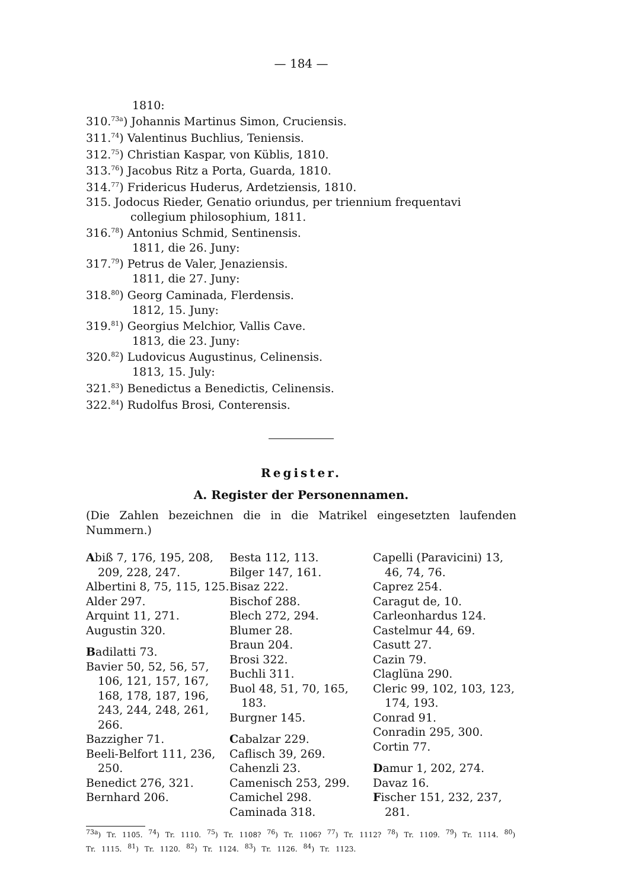— 184 —
1810:
310.<sup>73a</sup>) Johannis Martinus Simon, Cruciensis.
311.<sup>74</sup>) Valentinus Buchlius, Teniensis.
312.<sup>75</sup>) Christian Kaspar, von Küblis, 1810.
313.<sup>76</sup>) Jacobus Ritz a Porta, Guarda, 1810.
314.<sup>77</sup>) Fridericus Huderus, Ardetziensis, 1810.
315. Jodocus Rieder, Genatio oriundus, per triennium frequentavi collegium philosophium, 1811.
316.<sup>78</sup>) Antonius Schmid, Sentinensis.
1811, die 26. Juny:
317.<sup>79</sup>) Petrus de Valer, Jenaziensis.
1811, die 27. Juny:
318.<sup>80</sup>) Georg Caminada, Flerdensis.
1812, 15. Juny:
319.<sup>81</sup>) Georgius Melchior, Vallis Cave.
1813, die 23. Juny:
320.<sup>82</sup>) Ludovicus Augustinus, Celinensis.
1813, 15. July:
321.<sup>83</sup>) Benedictus a Benedictis, Celinensis.
322.<sup>84</sup>) Rudolfus Brosi, Conterensis.
Register.
A. Register der Personennamen.
(Die Zahlen bezeichnen die in die Matrikel eingesetzten laufenden Nummern.)
Abiß 7, 176, 195, 208, 209, 228, 247.
Albertini 8, 75, 115, 125.
Alder 297.
Arquint 11, 271.
Augustin 320.
Badilatti 73.
Bavier 50, 52, 56, 57, 106, 121, 157, 167, 168, 178, 187, 196, 243, 244, 248, 261, 266.
Bazzigher 71.
Beeli-Belfort 111, 236, 250.
Benedict 276, 321.
Bernhard 206.
Besta 112, 113.
Bilger 147, 161.
Bisaz 222.
Bischof 288.
Blech 272, 294.
Blumer 28.
Braun 204.
Brosi 322.
Buchli 311.
Buol 48, 51, 70, 165, 183.
Burgner 145.
Cabalzar 229.
Caflisch 39, 269.
Cahenzli 23.
Camenisch 253, 299.
Camichel 298.
Caminada 318.
Capelli (Paravicini) 13, 46, 74, 76.
Caprez 254.
Caragut de, 10.
Carleonhardus 124.
Castelmur 44, 69.
Casutt 27.
Cazin 79.
Claglüna 290.
Cleric 99, 102, 103, 123, 174, 193.
Conrad 91.
Conradin 295, 300.
Cortin 77.
Damur 1, 202, 274.
Davaz 16.
Fischer 151, 232, 237, 281.
<sup>73a</sup>) Tr. 1105. <sup>74</sup>) Tr. 1110. <sup>75</sup>) Tr. 1108? <sup>76</sup>) Tr. 1106? <sup>77</sup>) Tr. 1112? <sup>78</sup>) Tr. 1109. <sup>79</sup>) Tr. 1114. <sup>80</sup>) Tr. 1115. <sup>81</sup>) Tr. 1120. <sup>82</sup>) Tr. 1124. <sup>83</sup>) Tr. 1126. <sup>84</sup>) Tr. 1123.